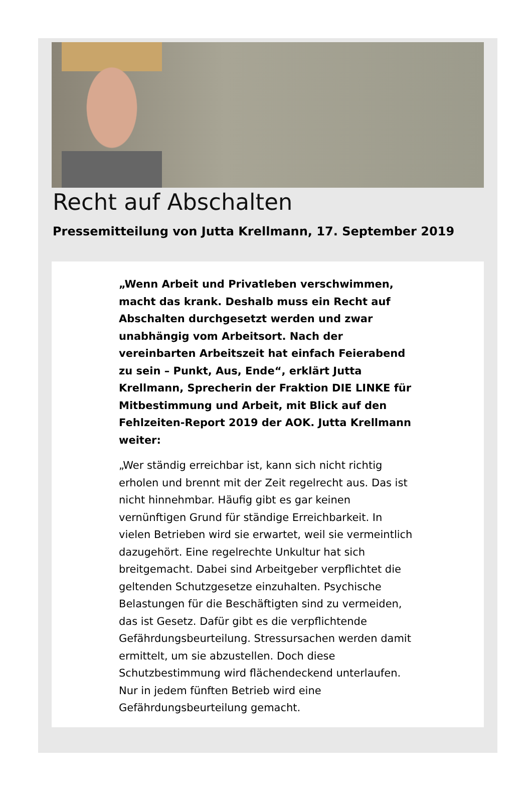Recht auf Abschalten
Pressemitteilung von Jutta Krellmann, 17. September 2019
„Wenn Arbeit und Privatleben verschwimmen, macht das krank. Deshalb muss ein Recht auf Abschalten durchgesetzt werden und zwar unabhängig vom Arbeitsort. Nach der vereinbarten Arbeitszeit hat einfach Feierabend zu sein – Punkt, Aus, Ende“, erklärt Jutta Krellmann, Sprecherin der Fraktion DIE LINKE für Mitbestimmung und Arbeit, mit Blick auf den Fehlzeiten-Report 2019 der AOK. Jutta Krellmann weiter:
„Wer ständig erreichbar ist, kann sich nicht richtig erholen und brennt mit der Zeit regelrecht aus. Das ist nicht hinnehmbar. Häufig gibt es gar keinen vernünftigen Grund für ständige Erreichbarkeit. In vielen Betrieben wird sie erwartet, weil sie vermeintlich dazugehört. Eine regelrechte Unkultur hat sich breitgemacht. Dabei sind Arbeitgeber verpflichtet die geltenden Schutzgesetze einzuhalten. Psychische Belastungen für die Beschäftigten sind zu vermeiden, das ist Gesetz. Dafür gibt es die verpflichtende Gefährdungsbeurteilung. Stressursachen werden damit ermittelt, um sie abzustellen. Doch diese Schutzbestimmung wird flächendeckend unterlaufen. Nur in jedem fünften Betrieb wird eine Gefährdungsbeurteilung gemacht.